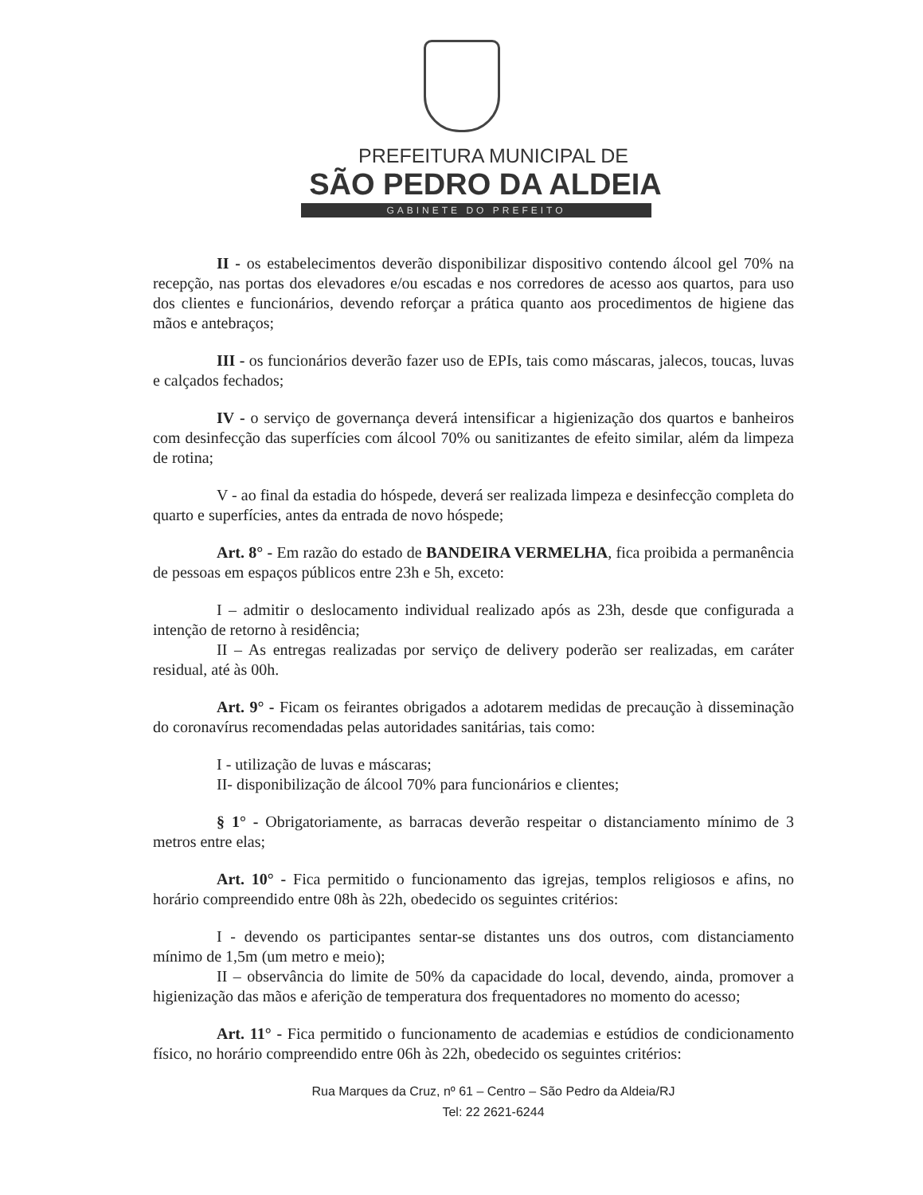PREFEITURA MUNICIPAL DE
SÃO PEDRO DA ALDEIA
GABINETE DO PREFEITO
II - os estabelecimentos deverão disponibilizar dispositivo contendo álcool gel 70% na recepção, nas portas dos elevadores e/ou escadas e nos corredores de acesso aos quartos, para uso dos clientes e funcionários, devendo reforçar a prática quanto aos procedimentos de higiene das mãos e antebraços;
III - os funcionários deverão fazer uso de EPIs, tais como máscaras, jalecos, toucas, luvas e calçados fechados;
IV - o serviço de governança deverá intensificar a higienização dos quartos e banheiros com desinfecção das superfícies com álcool 70% ou sanitizantes de efeito similar, além da limpeza de rotina;
V - ao final da estadia do hóspede, deverá ser realizada limpeza e desinfecção completa do quarto e superfícies, antes da entrada de novo hóspede;
Art. 8° - Em razão do estado de BANDEIRA VERMELHA, fica proibida a permanência de pessoas em espaços públicos entre 23h e 5h, exceto:
I – admitir o deslocamento individual realizado após as 23h, desde que configurada a intenção de retorno à residência;
II – As entregas realizadas por serviço de delivery poderão ser realizadas, em caráter residual, até às 00h.
Art. 9° - Ficam os feirantes obrigados a adotarem medidas de precaução à disseminação do coronavírus recomendadas pelas autoridades sanitárias, tais como:
I - utilização de luvas e máscaras;
II- disponibilização de álcool 70% para funcionários e clientes;
§ 1° - Obrigatoriamente, as barracas deverão respeitar o distanciamento mínimo de 3 metros entre elas;
Art. 10° - Fica permitido o funcionamento das igrejas, templos religiosos e afins, no horário compreendido entre 08h às 22h, obedecido os seguintes critérios:
I - devendo os participantes sentar-se distantes uns dos outros, com distanciamento mínimo de 1,5m (um metro e meio);
II – observância do limite de 50% da capacidade do local, devendo, ainda, promover a higienização das mãos e aferição de temperatura dos frequentadores no momento do acesso;
Art. 11° - Fica permitido o funcionamento de academias e estúdios de condicionamento físico, no horário compreendido entre 06h às 22h, obedecido os seguintes critérios:
Rua Marques da Cruz, nº 61 – Centro – São Pedro da Aldeia/RJ
Tel: 22 2621-6244